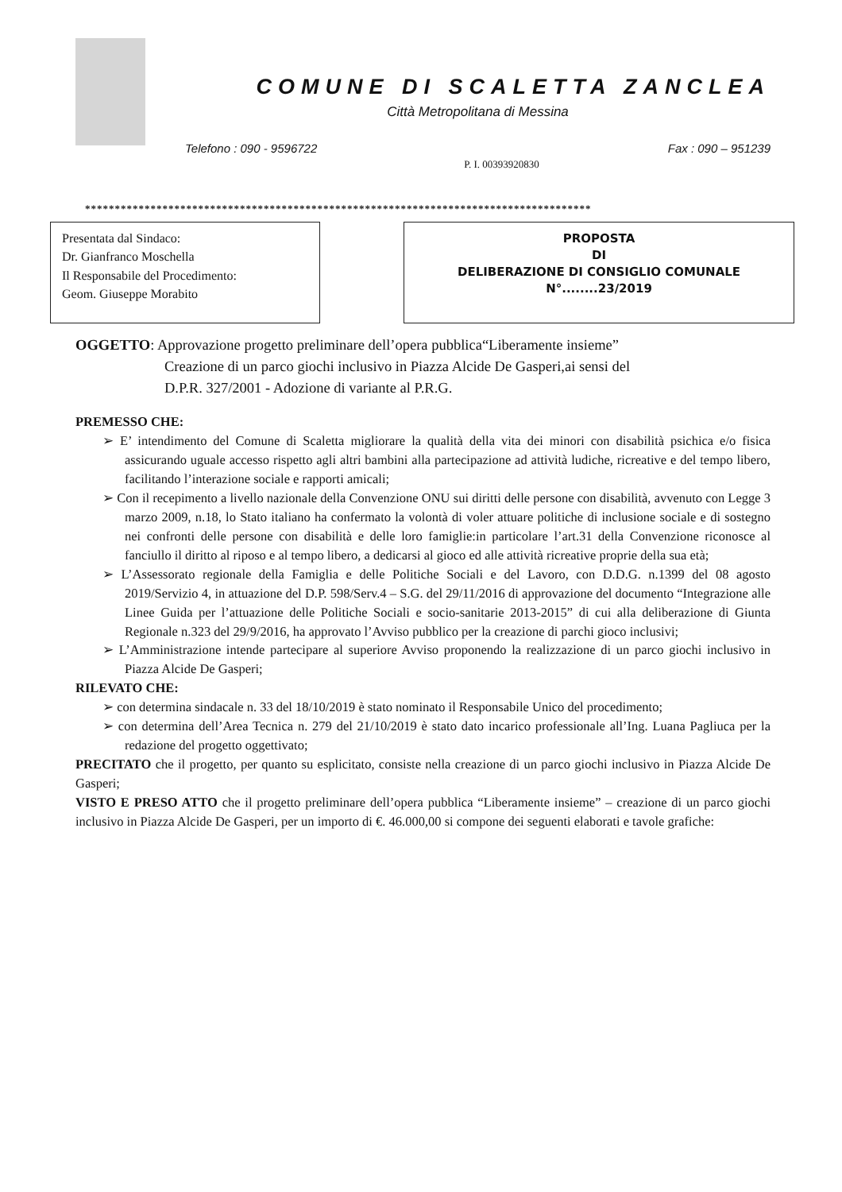COMUNE DI SCALETTA ZANCLEA
Città Metropolitana di Messina
Telefono : 090 - 9596722 Fax : 090 – 951239
P. I. 00393920830
*************************************************************************************
Presentata dal Sindaco:
Dr. Gianfranco Moschella
Il Responsabile del Procedimento:
Geom. Giuseppe Morabito
PROPOSTA
DI
DELIBERAZIONE DI CONSIGLIO COMUNALE
N°........23/2019
OGGETTO: Approvazione progetto preliminare dell’opera pubblica“Liberamente insieme”
Creazione di un parco giochi inclusivo in Piazza Alcide De Gasperi,ai sensi del
D.P.R. 327/2001 - Adozione di variante al P.R.G.
PREMESSO CHE:
➢ E’ intendimento del Comune di Scaletta migliorare la qualità della vita dei minori con disabilità psichica e/o fisica assicurando uguale accesso rispetto agli altri bambini alla partecipazione ad attività ludiche, ricreative e del tempo libero, facilitando l’interazione sociale e rapporti amicali;
➢ Con il recepimento a livello nazionale della Convenzione ONU sui diritti delle persone con disabilità, avvenuto con Legge 3 marzo 2009, n.18, lo Stato italiano ha confermato la volontà di voler attuare politiche di inclusione sociale e di sostegno nei confronti delle persone con disabilità e delle loro famiglie:in particolare l’art.31 della Convenzione riconosce al fanciullo il diritto al riposo e al tempo libero, a dedicarsi al gioco ed alle attività ricreative proprie della sua età;
➢ L’Assessorato regionale della Famiglia e delle Politiche Sociali e del Lavoro, con D.D.G. n.1399 del 08 agosto 2019/Servizio 4, in attuazione del D.P. 598/Serv.4 – S.G. del 29/11/2016 di approvazione del documento “Integrazione alle Linee Guida per l’attuazione delle Politiche Sociali e socio-sanitarie 2013-2015” di cui alla deliberazione di Giunta Regionale n.323 del 29/9/2016, ha approvato l’Avviso pubblico per la creazione di parchi gioco inclusivi;
➢ L’Amministrazione intende partecipare al superiore Avviso proponendo la realizzazione di un parco giochi inclusivo in Piazza Alcide De Gasperi;
RILEVATO CHE:
➢ con determina sindacale n. 33 del 18/10/2019 è stato nominato il Responsabile Unico del procedimento;
➢ con determina dell’Area Tecnica n. 279 del 21/10/2019 è stato dato incarico professionale all’Ing. Luana Pagliuca per la redazione del progetto oggettivato;
PRECITATO che il progetto, per quanto su esplicitato, consiste nella creazione di un parco giochi inclusivo in Piazza Alcide De Gasperi;
VISTO E PRESO ATTO che il progetto preliminare dell’opera pubblica “Liberamente insieme” – creazione di un parco giochi inclusivo in Piazza Alcide De Gasperi, per un importo di €. 46.000,00 si compone dei seguenti elaborati e tavole grafiche: